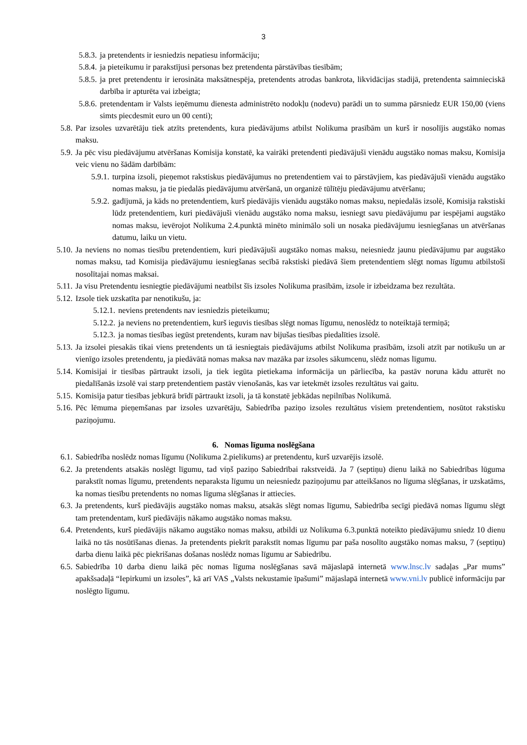3
5.8.3. ja pretendents ir iesniedzis nepatiesu informāciju;
5.8.4. ja pieteikumu ir parakstījusi personas bez pretendenta pārstāvības tiesībām;
5.8.5. ja pret pretendentu ir ierosināta maksātnespēja, pretendents atrodas bankrota, likvidācijas stadijā, pretendenta saimnieciskā darbība ir apturēta vai izbeigta;
5.8.6. pretendentam ir Valsts ieņēmumu dienesta administrēto nodokļu (nodevu) parādi un to summa pārsniedz EUR 150,00 (viens simts piecdesmit euro un 00 centi);
5.8. Par izsoles uzvarētāju tiek atzīts pretendents, kura piedāvājums atbilst Nolikuma prasībām un kurš ir nosolījis augstāko nomas maksu.
5.9. Ja pēc visu piedāvājumu atvēršanas Komisija konstatē, ka vairāki pretendenti piedāvājuši vienādu augstāko nomas maksu, Komisija veic vienu no šādām darbībām:
5.9.1. turpina izsoli, pieņemot rakstiskus piedāvājumus no pretendentiem vai to pārstāvjiem, kas piedāvājuši vienādu augstāko nomas maksu, ja tie piedalās piedāvājumu atvēršanā, un organizē tūlītēju piedāvājumu atvēršanu;
5.9.2. gadījumā, ja kāds no pretendentiem, kurš piedāvājis vienādu augstāko nomas maksu, nepiedalās izsolē, Komisija rakstiski lūdz pretendentiem, kuri piedāvājuši vienādu augstāko noma maksu, iesniegt savu piedāvājumu par iespējami augstāko nomas maksu, ievērojot Nolikuma 2.4.punktā minēto minimālo soli un nosaka piedāvājumu iesniegšanas un atvēršanas datumu, laiku un vietu.
5.10. Ja neviens no nomas tiesību pretendentiem, kuri piedāvājuši augstāko nomas maksu, neiesniedz jaunu piedāvājumu par augstāko nomas maksu, tad Komisija piedāvājumu iesniegšanas secībā rakstiski piedāvā šiem pretendentiem slēgt nomas līgumu atbilstoši nosolītajai nomas maksai.
5.11. Ja visu Pretendentu iesniegtie piedāvājumi neatbilst šīs izsoles Nolikuma prasībām, izsole ir izbeidzama bez rezultāta.
5.12. Izsole tiek uzskatīta par nenotikušu, ja:
5.12.1. neviens pretendents nav iesniedzis pieteikumu;
5.12.2. ja neviens no pretendentiem, kurš ieguvis tiesības slēgt nomas līgumu, nenoslēdz to noteiktajā termiņā;
5.12.3. ja nomas tiesības iegūst pretendents, kuram nav bijušas tiesības piedalīties izsolē.
5.13. Ja izsolei piesakās tikai viens pretendents un tā iesniegtais piedāvājums atbilst Nolikuma prasībām, izsoli atzīt par notikušu un ar vienīgo izsoles pretendentu, ja piedāvātā nomas maksa nav mazāka par izsoles sākumcenu, slēdz nomas līgumu.
5.14. Komisijai ir tiesības pārtraukt izsoli, ja tiek iegūta pietiekama informācija un pārliecība, ka pastāv noruna kādu atturēt no piedalīšanās izsolē vai starp pretendentiem pastāv vienošanās, kas var ietekmēt izsoles rezultātus vai gaitu.
5.15. Komisija patur tiesības jebkurā brīdī pārtraukt izsoli, ja tā konstatē jebkādas nepilnības Nolikumā.
5.16. Pēc lēmuma pieņemšanas par izsoles uzvarētāju, Sabiedrība paziņo izsoles rezultātus visiem pretendentiem, nosūtot rakstisku paziņojumu.
6. Nomas līguma noslēgšana
6.1. Sabiedrība noslēdz nomas līgumu (Nolikuma 2.pielikums) ar pretendentu, kurš uzvarējis izsolē.
6.2. Ja pretendents atsakās noslēgt līgumu, tad viņš paziņo Sabiedrībai rakstveidā. Ja 7 (septiņu) dienu laikā no Sabiedrības lūguma parakstīt nomas līgumu, pretendents neparaksta līgumu un neiesniedz paziņojumu par atteikšanos no līguma slēgšanas, ir uzskatāms, ka nomas tiesību pretendents no nomas līguma slēgšanas ir attiecies.
6.3. Ja pretendents, kurš piedāvājis augstāko nomas maksu, atsakās slēgt nomas līgumu, Sabiedrība secīgi piedāvā nomas līgumu slēgt tam pretendentam, kurš piedāvājis nākamo augstāko nomas maksu.
6.4. Pretendents, kurš piedāvājis nākamo augstāko nomas maksu, atbildi uz Nolikuma 6.3.punktā noteikto piedāvājumu sniedz 10 dienu laikā no tās nosūtīšanas dienas. Ja pretendents piekrīt parakstīt nomas līgumu par paša nosolīto augstāko nomas maksu, 7 (septiņu) darba dienu laikā pēc piekrišanas došanas noslēdz nomas līgumu ar Sabiedrību.
6.5. Sabiedrība 10 darba dienu laikā pēc nomas līguma noslēgšanas savā mājaslapā internetā www.lnsc.lv sadaļas „Par mums” apakšsadaļā “Iepirkumi un izsoles”, kā arī VAS „Valsts nekustamie īpašumi” mājaslapā internetā www.vni.lv publicē informāciju par noslēgto līgumu.